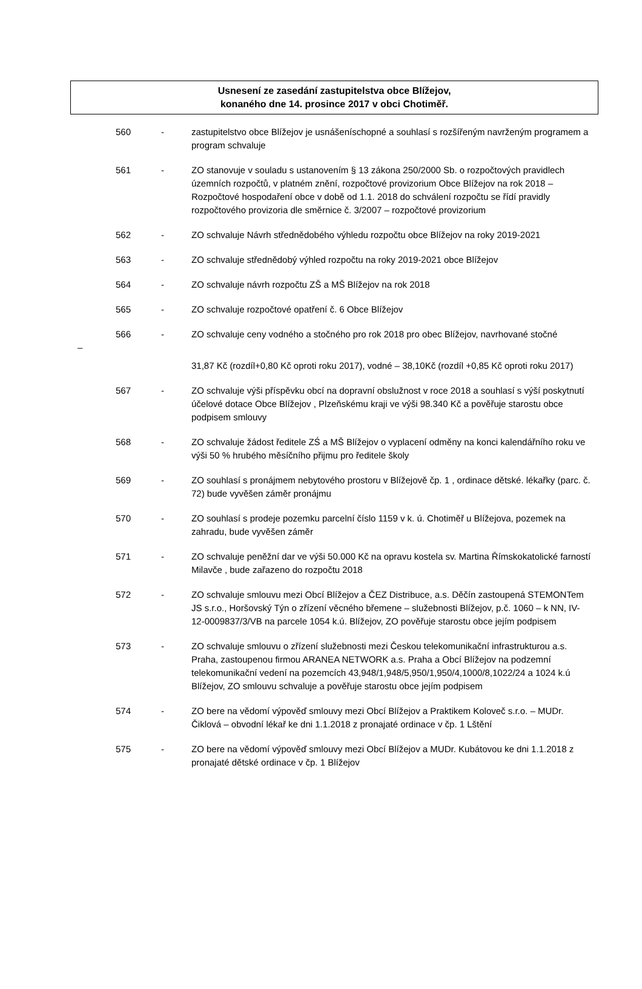Usnesení ze zasedání zastupitelstva obce Blížejov,
konaného dne 14. prosince 2017 v obci Chotiměř.
560 - zastupitelstvo obce Blížejov je usnášeníschopné a souhlasí s rozšířeným navrženým programem a program schvaluje
561 - ZO stanovuje v souladu s ustanovením § 13 zákona 250/2000 Sb. o rozpočtových pravidlech územních rozpočtů, v platném znění, rozpočtové provizorium Obce Blížejov na rok 2018 – Rozpočtové hospodaření obce v době od 1.1. 2018 do schválení rozpočtu se řídí pravidly rozpočtového provizoria dle směrnice č. 3/2007 – rozpočtové provizorium
562 - ZO schvaluje Návrh střednědobého výhledu rozpočtu obce Blížejov na roky 2019-2021
563 - ZO schvaluje střednědobý výhled rozpočtu na roky 2019-2021 obce Blížejov
564 - ZO schvaluje návrh rozpočtu ZŠ a MŠ Blížejov na rok 2018
565 - ZO schvaluje rozpočtové opatření č. 6 Obce Blížejov
566 - ZO schvaluje ceny vodného a stočného pro rok 2018 pro obec Blížejov, navrhované stočné
–
31,87 Kč (rozdíl+0,80 Kč oproti roku 2017), vodné – 38,10Kč (rozdíl +0,85 Kč oproti roku 2017)
567 - ZO schvaluje výši příspěvku obcí na dopravní obslužnost v roce 2018 a souhlasí s výší poskytnutí účelové dotace Obce Blížejov , Plzeňskému kraji ve výši 98.340 Kč a pověřuje starostu obce podpisem smlouvy
568 - ZO schvaluje žádost ředitele ZŚ a MŠ Blížejov o vyplacení odměny na konci kalendářního roku ve výši 50 % hrubého měsíčního přijmu pro ředitele školy
569 - ZO souhlasí s pronájmem nebytového prostoru v Blížejově čp. 1 , ordinace dětské. lékařky (parc. č. 72) bude vyvěšen záměr pronájmu
570 - ZO souhlasí s prodeje pozemku parcelní číslo 1159 v k. ú. Chotiměř u Blížejova, pozemek na zahradu, bude vyvěšen záměr
571 - ZO schvaluje peněžní dar ve výši 50.000 Kč na opravu kostela sv. Martina Římskokatolické farností Milavče , bude zařazeno do rozpočtu 2018
572 - ZO schvaluje smlouvu mezi Obcí Blížejov a ČEZ Distribuce, a.s. Děčín zastoupená STEMONTem JS s.r.o., Horšovský Týn o zřízení věcného břemene – služebnosti Blížejov, p.č. 1060 – k NN, IV-12-0009837/3/VB na parcele 1054 k.ú. Blížejov, ZO pověřuje starostu obce jejím podpisem
573 - ZO schvaluje smlouvu o zřízení služebnosti mezi Českou telekomunikační infrastrukturou a.s. Praha, zastoupenou firmou ARANEA NETWORK a.s. Praha a Obcí Blížejov na podzemní telekomunikační vedení na pozemcích 43,948/1,948/5,950/1,950/4,1000/8,1022/24 a 1024 k.ú Blížejov, ZO smlouvu schvaluje a pověřuje starostu obce jejím podpisem
574 - ZO bere na vědomí výpověď smlouvy mezi Obcí Blížejov a Praktikem Koloveč s.r.o. – MUDr. Čiklová – obvodní lékař ke dni 1.1.2018 z pronajaté ordinace v čp. 1 Lštění
575 - ZO bere na vědomí výpověď smlouvy mezi Obcí Blížejov a MUDr. Kubátovou ke dni 1.1.2018 z pronajaté dětské ordinace v čp. 1 Blížejov